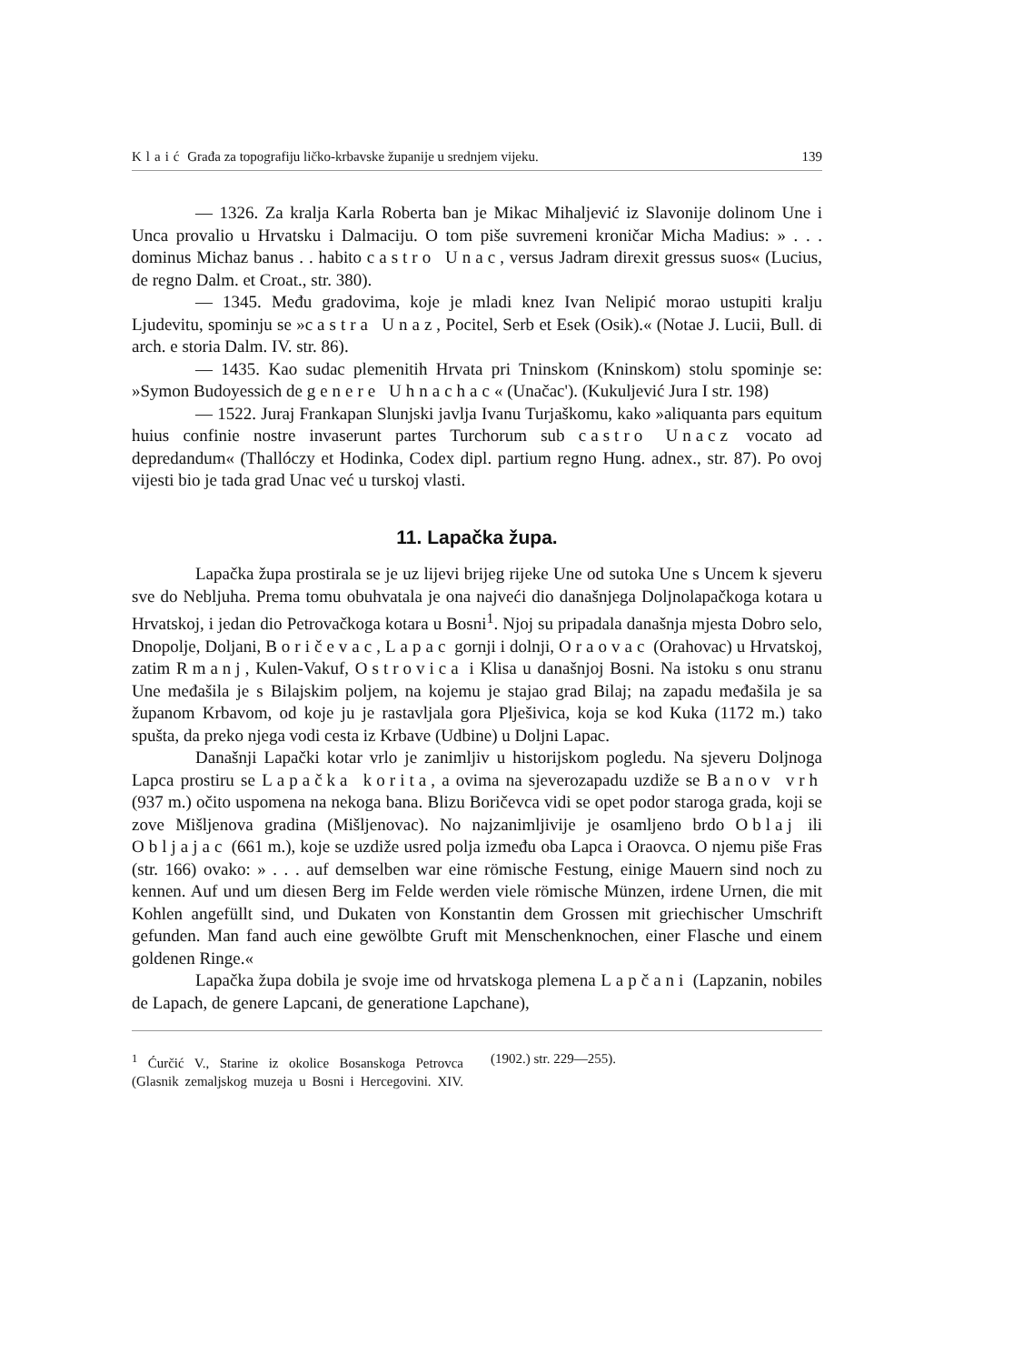Klaić Građa za topografiju ličko-krbavske županije u srednjem vijeku. 139
— 1326. Za kralja Karla Roberta ban je Mikac Mihaljević iz Slavonije dolinom Une i Unca provalio u Hrvatsku i Dalmaciju. O tom piše suvremeni kroničar Micha Madius: » . . . dominus Michaz banus . . habito castro Unac, versus Jadram direxit gressus suos« (Lucius, de regno Dalm. et Croat., str. 380).
— 1345. Među gradovima, koje je mladi knez Ivan Nelipić morao ustupiti kralju Ljudevitu, spominju se »castra Unaz, Pocitel, Serb et Esek (Osik).« (Notae J. Lucii, Bull. di arch. e storia Dalm. IV. str. 86).
— 1435. Kao sudac plemenitih Hrvata pri Tninskom (Kninskom) stolu spominje se: »Symon Budoyessich de genere Uhnachac« (Unačac'). (Kukuljević Jura I str. 198)
— 1522. Juraj Frankapan Slunjski javlja Ivanu Turjaškomu, kako »aliquanta pars equitum huius confinie nostre invaserunt partes Turchorum sub castro Unacz vocato ad depredandum« (Thallóczy et Hodinka, Codex dipl. partium regno Hung. adnex., str. 87). Po ovoj vijesti bio je tada grad Unac već u turskoj vlasti.
11. Lapačka župa.
Lapačka župa prostirala se je uz lijevi brijeg rijeke Une od sutoka Une s Uncem k sjeveru sve do Nebljuha. Prema tomu obuhvatala je ona najveći dio današnjega Doljnolapačkoga kotara u Hrvatskoj, i jedan dio Petrovačkoga kotara u Bosni<sup>1</sup>. Njoj su pripadala današnja mjesta Dobro selo, Dnopolje, Doljani, Boričevac, Lapac gornji i dolnji, Oraovac (Orahovac) u Hrvatskoj, zatim Rmanj, Kulen-Vakuf, Ostrovica i Klisa u današnjoj Bosni. Na istoku s onu stranu Une međašila je s Bilajskim poljem, na kojemu je stajao grad Bilaj; na zapadu međašila je sa županom Krbavom, od koje ju je rastavljala gora Plješivica, koja se kod Kuka (1172 m.) tako spušta, da preko njega vodi cesta iz Krbave (Udbine) u Doljni Lapac.
Današnji Lapački kotar vrlo je zanimljiv u historijskom pogledu. Na sjeveru Doljnoga Lapca prostiru se Lapačka korita, a ovima na sjeverozapadu uzdiže se Banov vrh (937 m.) očito uspomena na nekoga bana. Blizu Boričevca vidi se opet podor staroga grada, koji se zove Mišljenova gradina (Mišljenovac). No najzanimljivije je osamljeno brdo Oblaj ili Obljajac (661 m.), koje se uzdiže usred polja između oba Lapca i Oraovca. O njemu piše Fras (str. 166) ovako: » . . . auf demselben war eine römische Festung, einige Mauern sind noch zu kennen. Auf und um diesen Berg im Felde werden viele römische Münzen, irdene Urnen, die mit Kohlen angefüllt sind, und Dukaten von Konstantin dem Grossen mit griechischer Umschrift gefunden. Man fand auch eine gewölbte Gruft mit Menschenknochen, einer Flasche und einem goldenen Ringe.«
Lapačka župa dobila je svoje ime od hrvatskoga plemena Lapčani (Lapzanin, nobiles de Lapach, de genere Lapcani, de generatione Lapchane),
<sup>1</sup> Ćurčić V., Starine iz okolice Bosanskoga Petrovca (Glasnik zemaljskog muzeja u Bosni i Hercegovini. XIV. (1902.) str. 229—255).